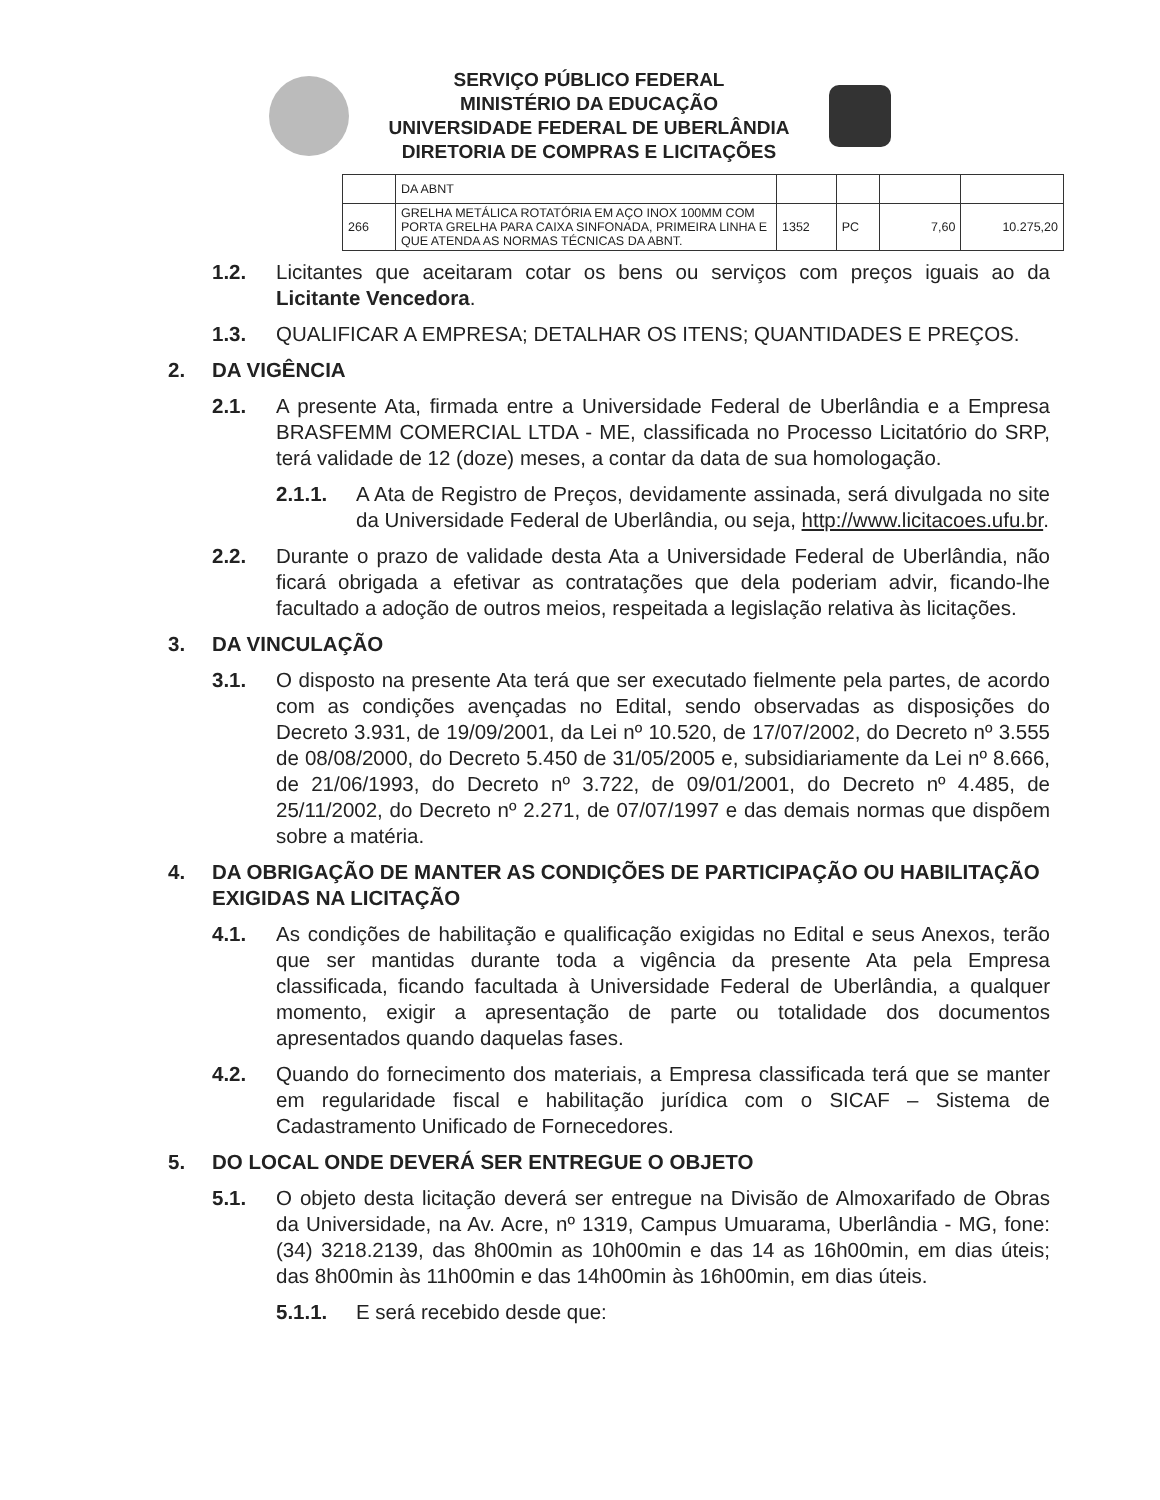SERVIÇO PÚBLICO FEDERAL
MINISTÉRIO DA EDUCAÇÃO
UNIVERSIDADE FEDERAL DE UBERLÂNDIA
DIRETORIA DE COMPRAS E LICITAÇÕES
| | DA ABNT | | | | |
| 266 | GRELHA METÁLICA ROTATÓRIA EM AÇO INOX 100MM COM PORTA GRELHA PARA CAIXA SINFONADA, PRIMEIRA LINHA E QUE ATENDA AS NORMAS TÉCNICAS DA ABNT. | 1352 | PC | 7,60 | 10.275,20 |
1.2. Licitantes que aceitaram cotar os bens ou serviços com preços iguais ao da Licitante Vencedora.
1.3. QUALIFICAR A EMPRESA; DETALHAR OS ITENS; QUANTIDADES E PREÇOS.
2. DA VIGÊNCIA
2.1. A presente Ata, firmada entre a Universidade Federal de Uberlândia e a Empresa BRASFEMM COMERCIAL LTDA - ME, classificada no Processo Licitatório do SRP, terá validade de 12 (doze) meses, a contar da data de sua homologação.
2.1.1. A Ata de Registro de Preços, devidamente assinada, será divulgada no site da Universidade Federal de Uberlândia, ou seja, http://www.licitacoes.ufu.br.
2.2. Durante o prazo de validade desta Ata a Universidade Federal de Uberlândia, não ficará obrigada a efetivar as contratações que dela poderiam advir, ficando-lhe facultado a adoção de outros meios, respeitada a legislação relativa às licitações.
3. DA VINCULAÇÃO
3.1. O disposto na presente Ata terá que ser executado fielmente pela partes, de acordo com as condições avençadas no Edital, sendo observadas as disposições do Decreto 3.931, de 19/09/2001, da Lei nº 10.520, de 17/07/2002, do Decreto nº 3.555 de 08/08/2000, do Decreto 5.450 de 31/05/2005 e, subsidiariamente da Lei nº 8.666, de 21/06/1993, do Decreto nº 3.722, de 09/01/2001, do Decreto nº 4.485, de 25/11/2002, do Decreto nº 2.271, de 07/07/1997 e das demais normas que dispõem sobre a matéria.
4. DA OBRIGAÇÃO DE MANTER AS CONDIÇÕES DE PARTICIPAÇÃO OU HABILITAÇÃO EXIGIDAS NA LICITAÇÃO
4.1. As condições de habilitação e qualificação exigidas no Edital e seus Anexos, terão que ser mantidas durante toda a vigência da presente Ata pela Empresa classificada, ficando facultada à Universidade Federal de Uberlândia, a qualquer momento, exigir a apresentação de parte ou totalidade dos documentos apresentados quando daquelas fases.
4.2. Quando do fornecimento dos materiais, a Empresa classificada terá que se manter em regularidade fiscal e habilitação jurídica com o SICAF – Sistema de Cadastramento Unificado de Fornecedores.
5. DO LOCAL ONDE DEVERÁ SER ENTREGUE O OBJETO
5.1. O objeto desta licitação deverá ser entregue na Divisão de Almoxarifado de Obras da Universidade, na Av. Acre, nº 1319, Campus Umuarama, Uberlândia - MG, fone: (34) 3218.2139, das 8h00min as 10h00min e das 14 as 16h00min, em dias úteis; das 8h00min às 11h00min e das 14h00min às 16h00min, em dias úteis.
5.1.1. E será recebido desde que: